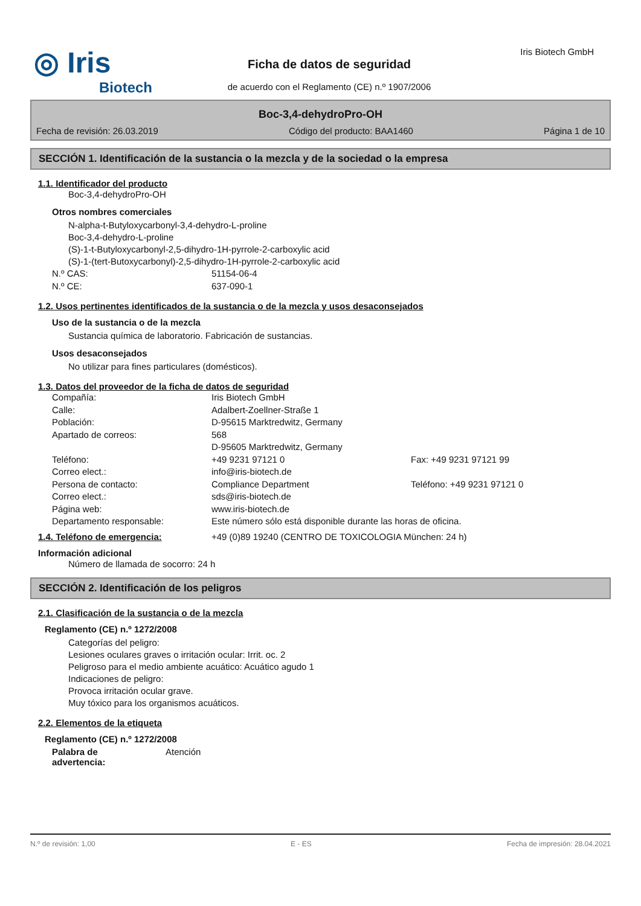◎ Iris
Biotech
Ficha de datos de seguridad
de acuerdo con el Reglamento (CE) n.º 1907/2006
Iris Biotech GmbH
Boc-3,4-dehydroPro-OH
Fecha de revisión: 26.03.2019 Código del producto: BAA1460 Página 1 de 10
SECCIÓN 1. Identificación de la sustancia o la mezcla y de la sociedad o la empresa
1.1. Identificador del producto
Boc-3,4-dehydroPro-OH
Otros nombres comerciales
N-alpha-t-Butyloxycarbonyl-3,4-dehydro-L-proline
Boc-3,4-dehydro-L-proline
(S)-1-t-Butyloxycarbonyl-2,5-dihydro-1H-pyrrole-2-carboxylic acid
(S)-1-(tert-Butoxycarbonyl)-2,5-dihydro-1H-pyrrole-2-carboxylic acid
N.º CAS: 51154-06-4
N.º CE: 637-090-1
1.2. Usos pertinentes identificados de la sustancia o de la mezcla y usos desaconsejados
Uso de la sustancia o de la mezcla
Sustancia química de laboratorio. Fabricación de sustancias.
Usos desaconsejados
No utilizar para fines particulares (domésticos).
1.3. Datos del proveedor de la ficha de datos de seguridad
Compañía: Iris Biotech GmbH
Calle: Adalbert-Zoellner-Straße 1
Población: D-95615 Marktredwitz, Germany
Apartado de correos: 568
D-95605 Marktredwitz, Germany
Teléfono: +49 9231 97121 0 Fax: +49 9231 97121 99
Correo elect.: info@iris-biotech.de
Persona de contacto: Compliance Department Teléfono: +49 9231 97121 0
Correo elect.: sds@iris-biotech.de
Página web: www.iris-biotech.de
Departamento responsable: Este número sólo está disponible durante las horas de oficina.
1.4. Teléfono de emergencia: +49 (0)89 19240 (CENTRO DE TOXICOLOGIA München: 24 h)
Información adicional
Número de llamada de socorro: 24 h
SECCIÓN 2. Identificación de los peligros
2.1. Clasificación de la sustancia o de la mezcla
Reglamento (CE) n.º 1272/2008
Categorías del peligro:
Lesiones oculares graves o irritación ocular: Irrit. oc. 2
Peligroso para el medio ambiente acuático: Acuático agudo 1
Indicaciones de peligro:
Provoca irritación ocular grave.
Muy tóxico para los organismos acuáticos.
2.2. Elementos de la etiqueta
Reglamento (CE) n.º 1272/2008
Palabra de
advertencia: Atención
N.º de revisión: 1,00 E - ES Fecha de impresión: 28.04.2021